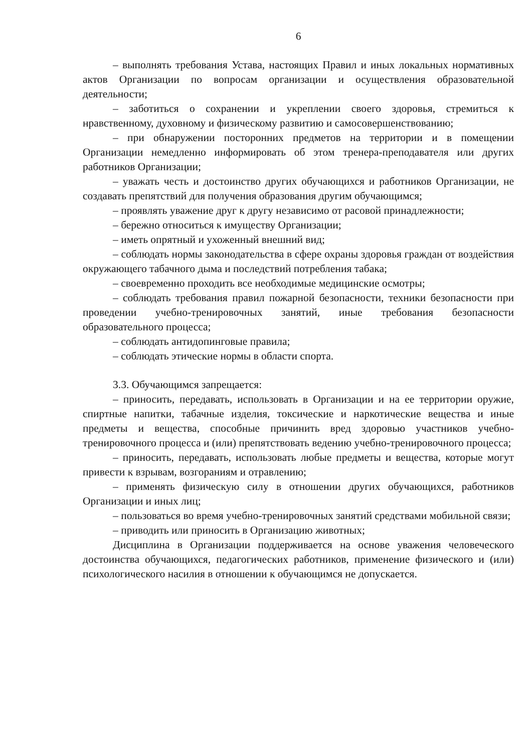6
– выполнять требования Устава, настоящих Правил и иных локальных нормативных актов Организации по вопросам организации и осуществления образовательной деятельности;
– заботиться о сохранении и укреплении своего здоровья, стремиться к нравственному, духовному и физическому развитию и самосовершенствованию;
– при обнаружении посторонних предметов на территории и в помещении Организации немедленно информировать об этом тренера-преподавателя или других работников Организации;
– уважать честь и достоинство других обучающихся и работников Организации, не создавать препятствий для получения образования другим обучающимся;
– проявлять уважение друг к другу независимо от расовой принадлежности;
– бережно относиться к имуществу Организации;
– иметь опрятный и ухоженный внешний вид;
– соблюдать нормы законодательства в сфере охраны здоровья граждан от воздействия окружающего табачного дыма и последствий потребления табака;
– своевременно проходить все необходимые медицинские осмотры;
– соблюдать требования правил пожарной безопасности, техники безопасности при проведении учебно-тренировочных занятий, иные требования безопасности образовательного процесса;
– соблюдать антидопинговые правила;
– соблюдать этические нормы в области спорта.
3.3. Обучающимся запрещается:
– приносить, передавать, использовать в Организации и на ее территории оружие, спиртные напитки, табачные изделия, токсические и наркотические вещества и иные предметы и вещества, способные причинить вред здоровью участников учебно-тренировочного процесса и (или) препятствовать ведению учебно-тренировочного процесса;
– приносить, передавать, использовать любые предметы и вещества, которые могут привести к взрывам, возгораниям и отравлению;
– применять физическую силу в отношении других обучающихся, работников Организации и иных лиц;
– пользоваться во время учебно-тренировочных занятий средствами мобильной связи;
– приводить или приносить в Организацию животных;
Дисциплина в Организации поддерживается на основе уважения человеческого достоинства обучающихся, педагогических работников, применение физического и (или) психологического насилия в отношении к обучающимся не допускается.